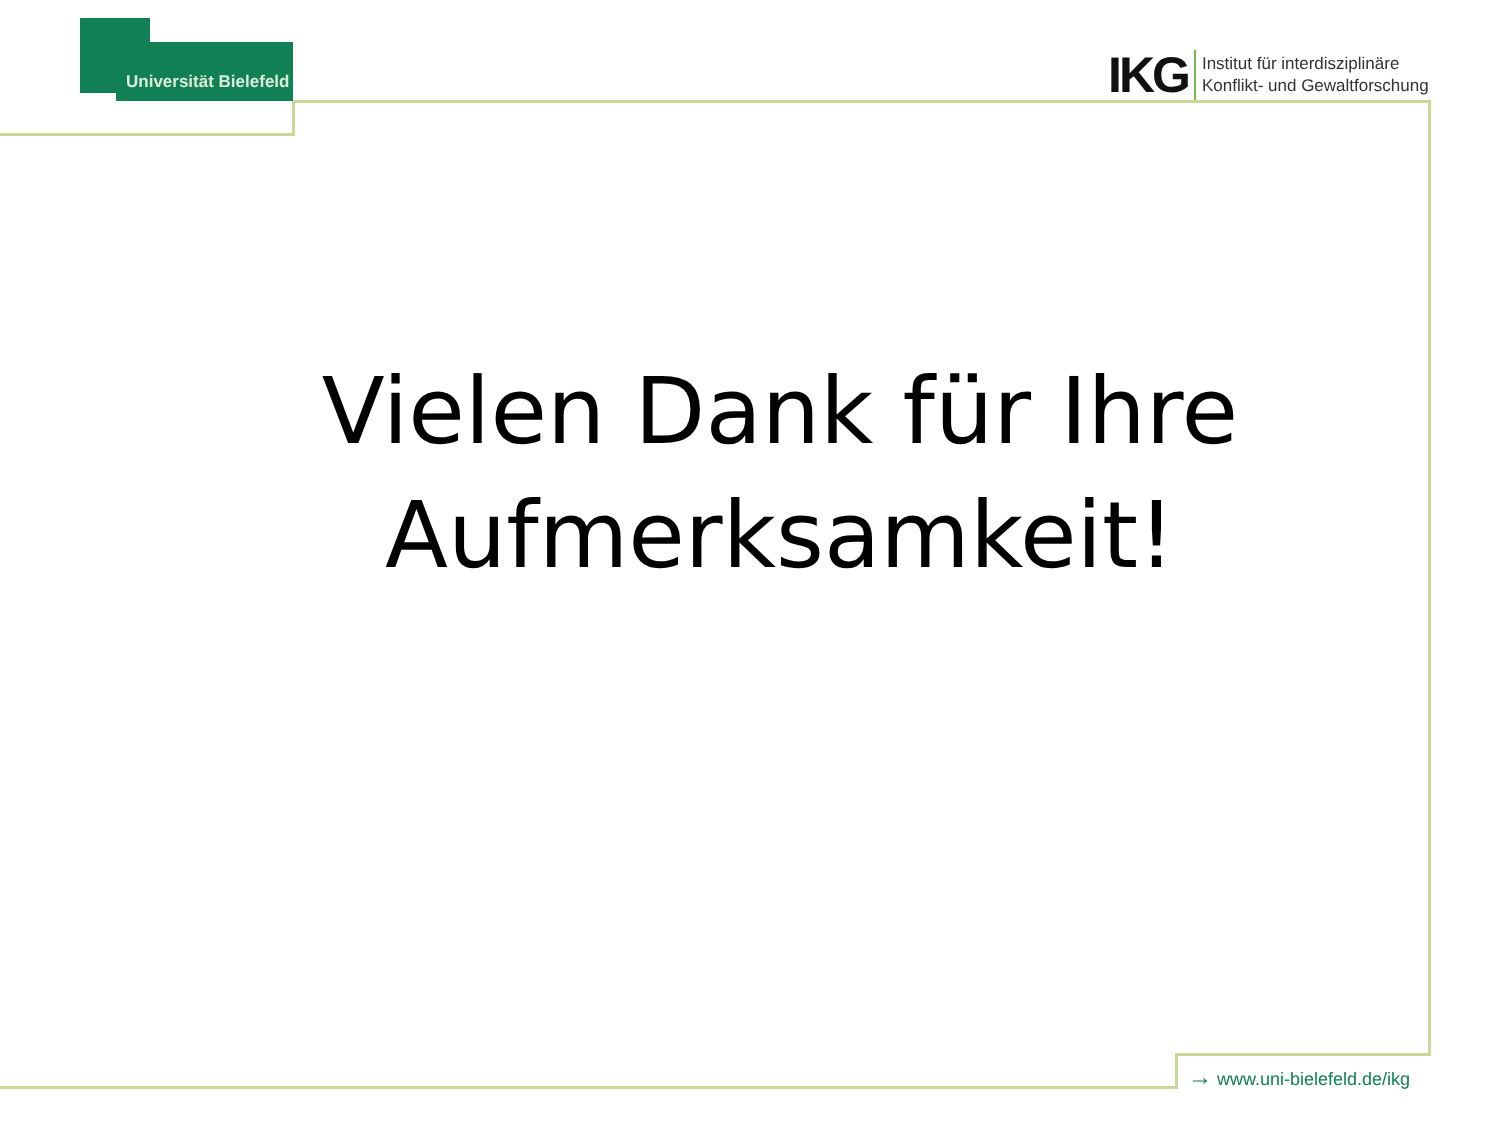Universität Bielefeld
IKG
Institut für interdisziplinäre
Konflikt- und Gewaltforschung
Vielen Dank für Ihre Aufmerksamkeit!
→ www.uni-bielefeld.de/ikg